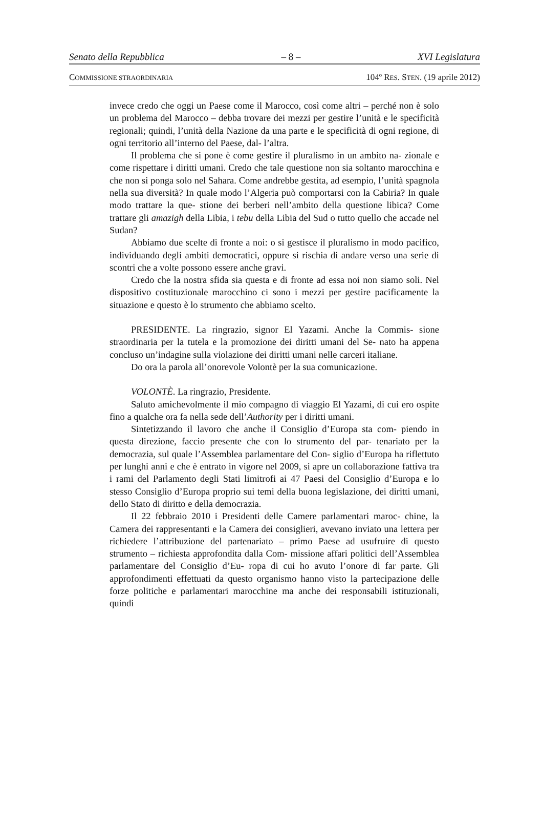Senato della Repubblica – 8 – XVI Legislatura
COMMISSIONE STRAORDINARIA 104º RES. STEN. (19 aprile 2012)
invece credo che oggi un Paese come il Marocco, così come altri – perché non è solo un problema del Marocco – debba trovare dei mezzi per gestire l’unità e le specificità regionali; quindi, l’unità della Nazione da una parte e le specificità di ogni regione, di ogni territorio all’interno del Paese, dal- l’altra.
Il problema che si pone è come gestire il pluralismo in un ambito na- zionale e come rispettare i diritti umani. Credo che tale questione non sia soltanto marocchina e che non si ponga solo nel Sahara. Come andrebbe gestita, ad esempio, l’unità spagnola nella sua diversità? In quale modo l’Algeria può comportarsi con la Cabiria? In quale modo trattare la que- stione dei berberi nell’ambito della questione libica? Come trattare gli amazigh della Libia, i tebu della Libia del Sud o tutto quello che accade nel Sudan?
Abbiamo due scelte di fronte a noi: o si gestisce il pluralismo in modo pacifico, individuando degli ambiti democratici, oppure si rischia di andare verso una serie di scontri che a volte possono essere anche gravi.
Credo che la nostra sfida sia questa e di fronte ad essa noi non siamo soli. Nel dispositivo costituzionale marocchino ci sono i mezzi per gestire pacificamente la situazione e questo è lo strumento che abbiamo scelto.
PRESIDENTE. La ringrazio, signor El Yazami. Anche la Commis- sione straordinaria per la tutela e la promozione dei diritti umani del Se- nato ha appena concluso un’indagine sulla violazione dei diritti umani nelle carceri italiane.
Do ora la parola all’onorevole Volontè per la sua comunicazione.
VOLONTÈ. La ringrazio, Presidente.
Saluto amichevolmente il mio compagno di viaggio El Yazami, di cui ero ospite fino a qualche ora fa nella sede dell’Authority per i diritti umani.
Sintetizzando il lavoro che anche il Consiglio d’Europa sta com- piendo in questa direzione, faccio presente che con lo strumento del par- tenariato per la democrazia, sul quale l’Assemblea parlamentare del Con- siglio d’Europa ha riflettuto per lunghi anni e che è entrato in vigore nel 2009, si apre un collaborazione fattiva tra i rami del Parlamento degli Stati limitrofi ai 47 Paesi del Consiglio d’Europa e lo stesso Consiglio d’Europa proprio sui temi della buona legislazione, dei diritti umani, dello Stato di diritto e della democrazia.
Il 22 febbraio 2010 i Presidenti delle Camere parlamentari maroc- chine, la Camera dei rappresentanti e la Camera dei consiglieri, avevano inviato una lettera per richiedere l’attribuzione del partenariato – primo Paese ad usufruire di questo strumento – richiesta approfondita dalla Com- missione affari politici dell’Assemblea parlamentare del Consiglio d’Eu- ropa di cui ho avuto l’onore di far parte. Gli approfondimenti effettuati da questo organismo hanno visto la partecipazione delle forze politiche e parlamentari marocchine ma anche dei responsabili istituzionali, quindi